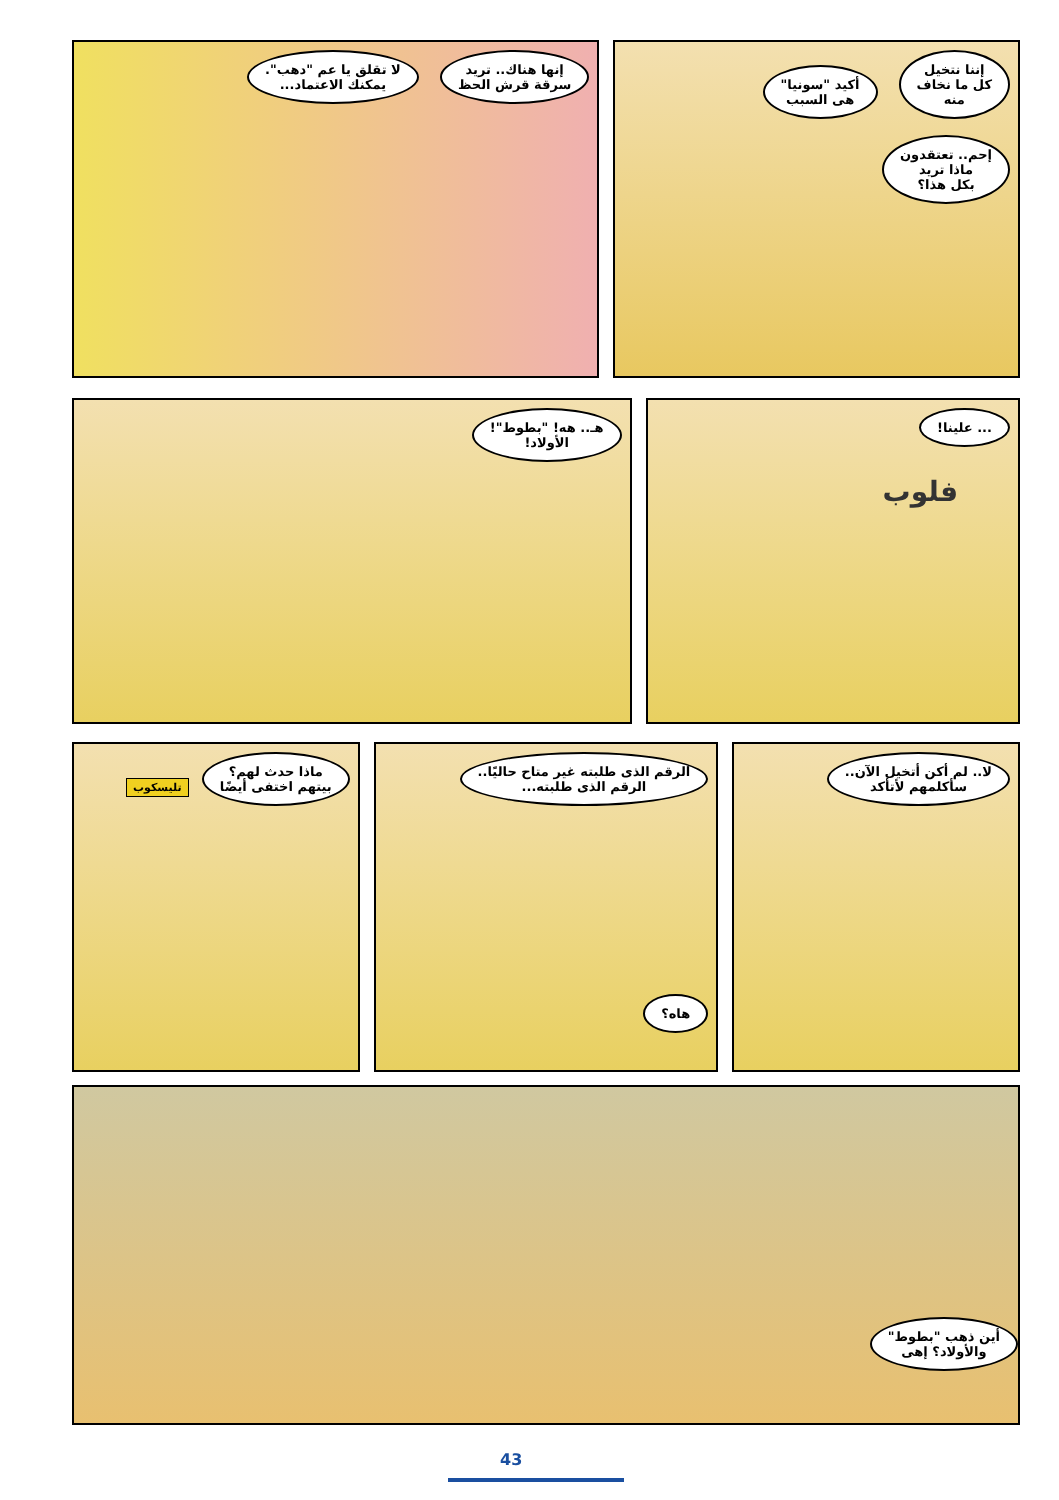إننا نتخيل
كل ما نخاف
منه أكيد "سونيا"
هى السبب إحم.. تعتقدون
ماذا تريد
بكل هذا؟
إنها هناك.. تريد
سرقة قرش الحظ لا تقلق يا عم "دهب".
يمكنك الاعتماد...
... علينا!
فلوب
هـ.. هه! "بطوط"!
الأولاد!
لا.. لم أكن أتخيل الآن..
سأكلمهم لأتأكد
الرقم الذى طلبته غير متاح حاليًا..
الرقم الذى طلبته...
هاه؟
ماذا حدث لهم؟
بيتهم اختفى أيضًا
تليسكوب
أين ذهب "بطوط"
والأولاد؟ إهى
43